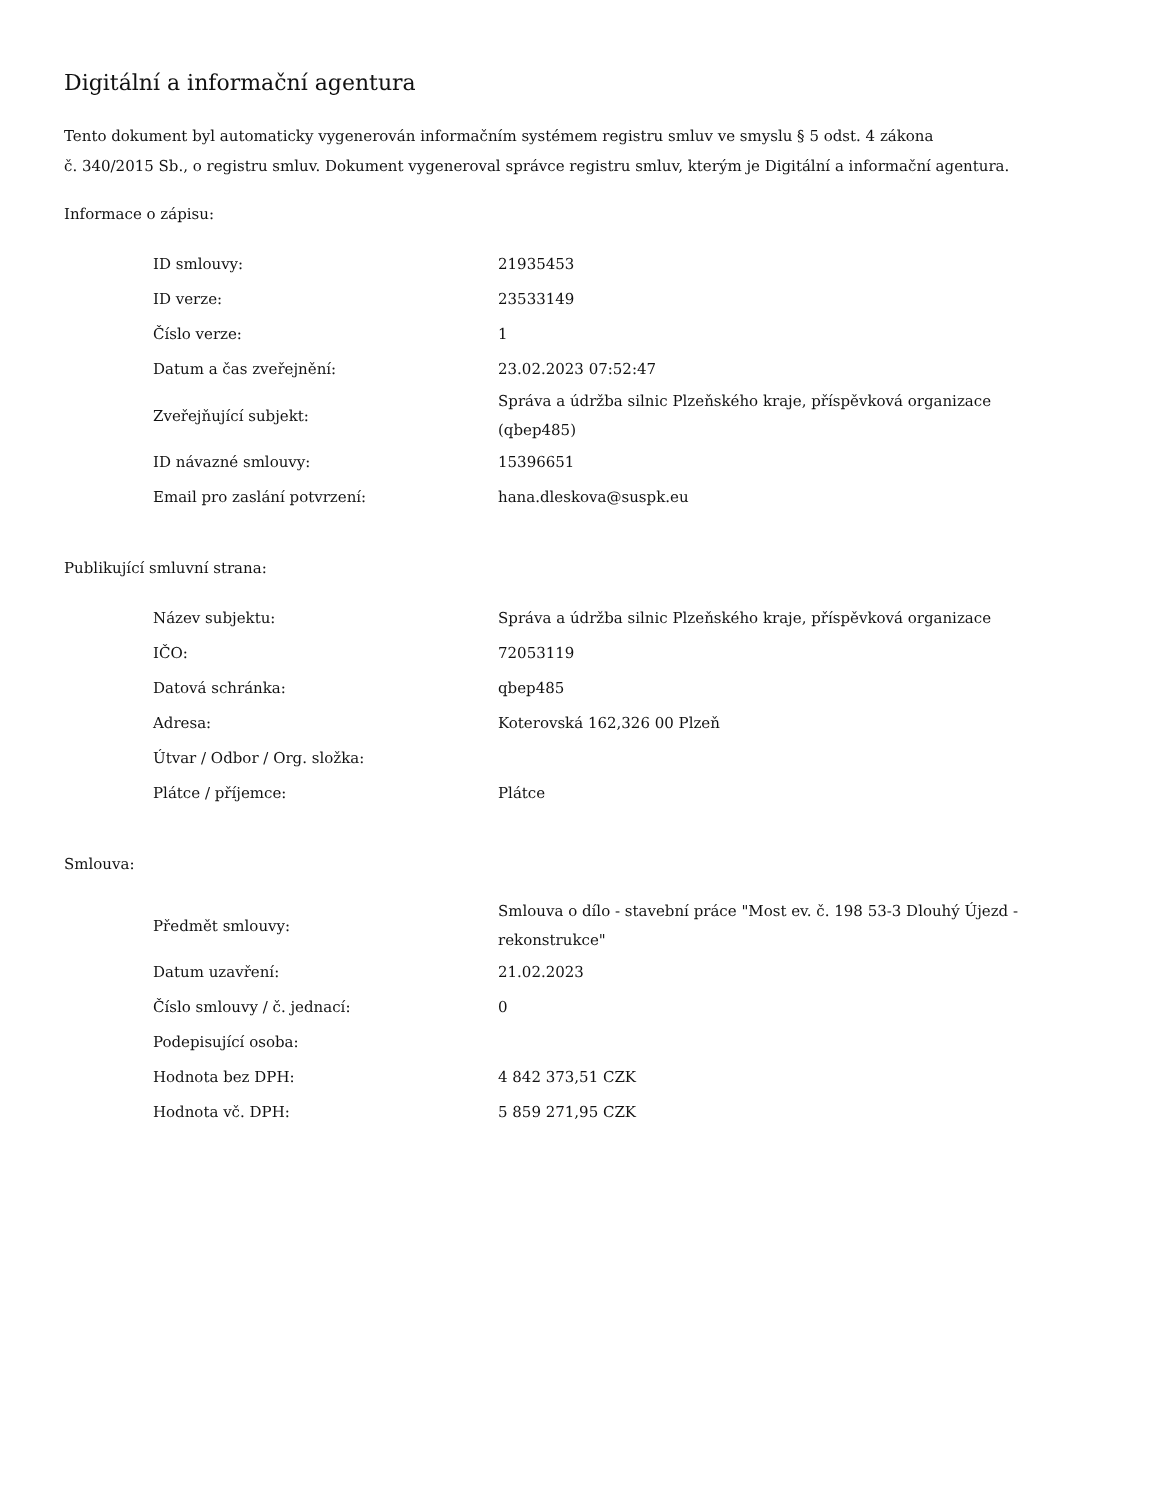Digitální a informační agentura
Tento dokument byl automaticky vygenerován informačním systémem registru smluv ve smyslu § 5 odst. 4 zákona
č. 340/2015 Sb., o registru smluv. Dokument vygeneroval správce registru smluv, kterým je Digitální a informační agentura.
Informace o zápisu:
| ID smlouvy: | 21935453 |
| ID verze: | 23533149 |
| Číslo verze: | 1 |
| Datum a čas zveřejnění: | 23.02.2023 07:52:47 |
| Zveřejňující subjekt: | Správa a údržba silnic Plzeňského kraje, příspěvková organizace (qbep485) |
| ID návazné smlouvy: | 15396651 |
| Email pro zaslání potvrzení: | hana.dleskova@suspk.eu |
Publikující smluvní strana:
| Název subjektu: | Správa a údržba silnic Plzeňského kraje, příspěvková organizace |
| IČO: | 72053119 |
| Datová schránka: | qbep485 |
| Adresa: | Koterovská 162,326 00 Plzeň |
| Útvar / Odbor / Org. složka: | |
| Plátce / příjemce: | Plátce |
Smlouva:
| Předmět smlouvy: | Smlouva o dílo - stavební práce "Most ev. č. 198 53-3 Dlouhý Újezd - rekonstrukce" |
| Datum uzavření: | 21.02.2023 |
| Číslo smlouvy / č. jednací: | 0 |
| Podepisující osoba: | |
| Hodnota bez DPH: | 4 842 373,51 CZK |
| Hodnota vč. DPH: | 5 859 271,95 CZK |